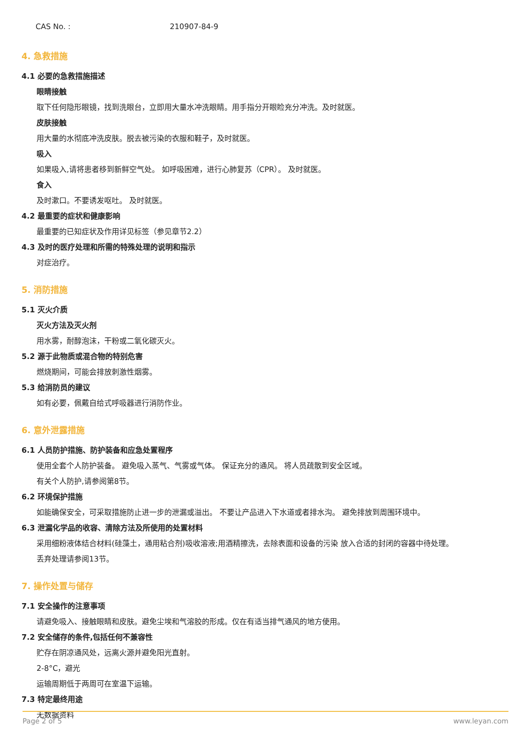CAS No. : 210907-84-9
4. 急救措施
4.1 必要的急救措施描述
眼睛接触
取下任何隐形眼镜，找到洗眼台，立即用大量水冲洗眼睛。用手指分开眼睑充分冲洗。及时就医。
皮肤接触
用大量的水彻底冲洗皮肤。脱去被污染的衣服和鞋子，及时就医。
吸入
如果吸入,请将患者移到新鲜空气处。 如呼吸困难，进行心肺复苏（CPR）。 及时就医。
食入
及时漱口。不要诱发呕吐。 及时就医。
4.2 最重要的症状和健康影响
最重要的已知症状及作用详见标签（参见章节2.2）
4.3 及时的医疗处理和所需的特殊处理的说明和指示
对症治疗。
5. 消防措施
5.1 灭火介质
灭火方法及灭火剂
用水雾，耐醇泡沫，干粉或二氧化碳灭火。
5.2 源于此物质或混合物的特别危害
燃烧期间，可能会排放刺激性烟雾。
5.3 给消防员的建议
如有必要，佩戴自给式呼吸器进行消防作业。
6. 意外泄露措施
6.1 人员防护措施、防护装备和应急处置程序
使用全套个人防护装备。 避免吸入蒸气、气雾或气体。 保证充分的通风。 将人员疏散到安全区域。
有关个人防护,请参阅第8节。
6.2 环境保护措施
如能确保安全，可采取措施防止进一步的泄漏或溢出。 不要让产品进入下水道或者排水沟。 避免排放到周围环境中。
6.3 泄漏化学品的收容、清除方法及所使用的处置材料
采用细粉液体结合材料(硅藻土，通用粘合剂)吸收溶液;用酒精擦洗，去除表面和设备的污染 放入合适的封闭的容器中待处理。
丢弃处理请参阅13节。
7. 操作处置与储存
7.1 安全操作的注意事项
请避免吸入、接触眼睛和皮肤。避免尘埃和气溶胶的形成。仅在有适当排气通风的地方使用。
7.2 安全储存的条件,包括任何不兼容性
贮存在阴凉通风处，远离火源并避免阳光直射。
2-8°C，避光
运输周期低于两周可在室温下运输。
7.3 特定最终用途
无数据资料
Page 2 of 5 www.leyan.com